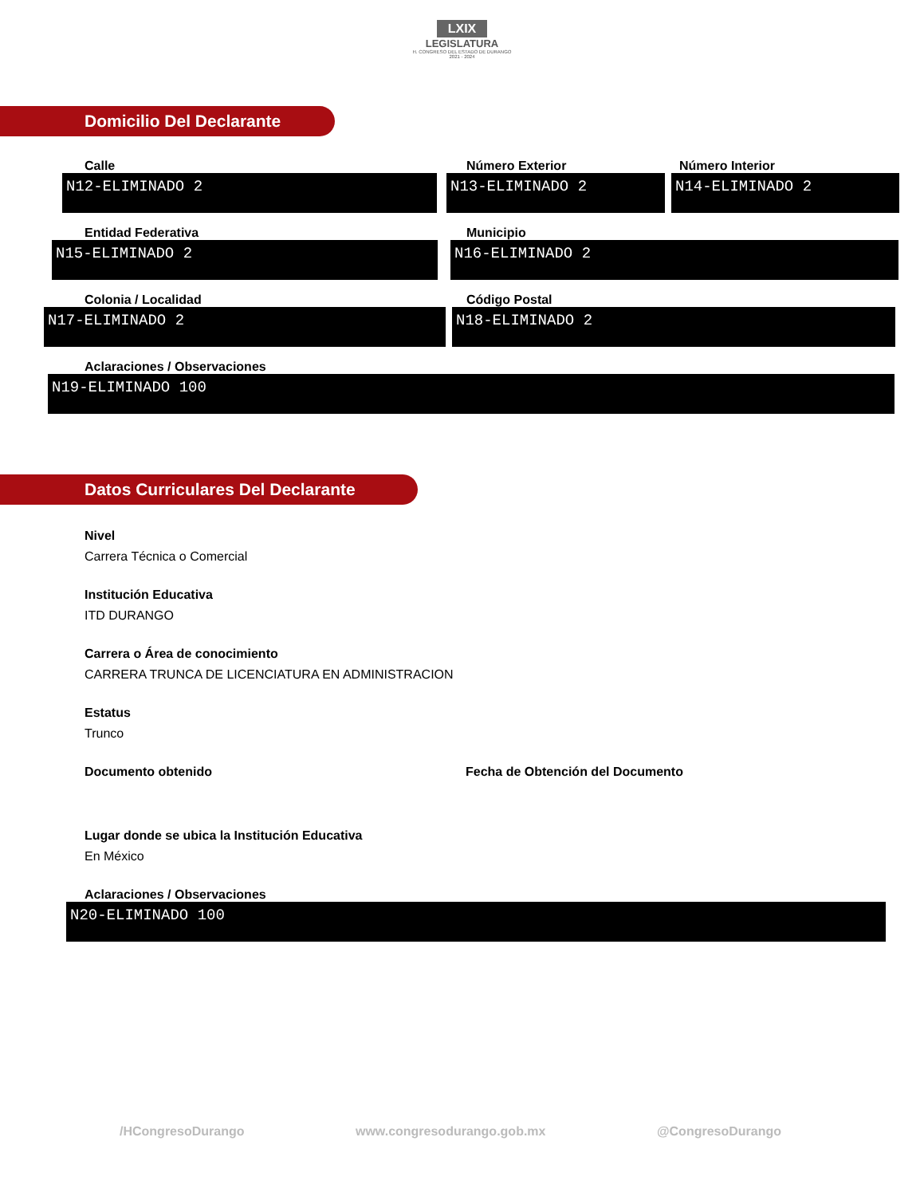LXIX
LEGISLATURA
H. CONGRESO DEL ESTADO DE DURANGO
2021 - 2024
Domicilio Del Declarante
Calle
N12-ELIMINADO 2
Número Exterior
N13-ELIMINADO 2
Número Interior
N14-ELIMINADO 2
Entidad Federativa
N15-ELIMINADO 2
Municipio
N16-ELIMINADO 2
Colonia / Localidad
N17-ELIMINADO 2
Código Postal
N18-ELIMINADO 2
Aclaraciones / Observaciones
N19-ELIMINADO 100
Datos Curriculares Del Declarante
Nivel
Carrera Técnica o Comercial
Institución Educativa
ITD DURANGO
Carrera o Área de conocimiento
CARRERA TRUNCA DE LICENCIATURA EN ADMINISTRACION
Estatus
Trunco
Documento obtenido Fecha de Obtención del Documento
Lugar donde se ubica la Institución Educativa
En México
Aclaraciones / Observaciones
N20-ELIMINADO 100
/HCongresoDurango www.congresodurango.gob.mx @CongresoDurango